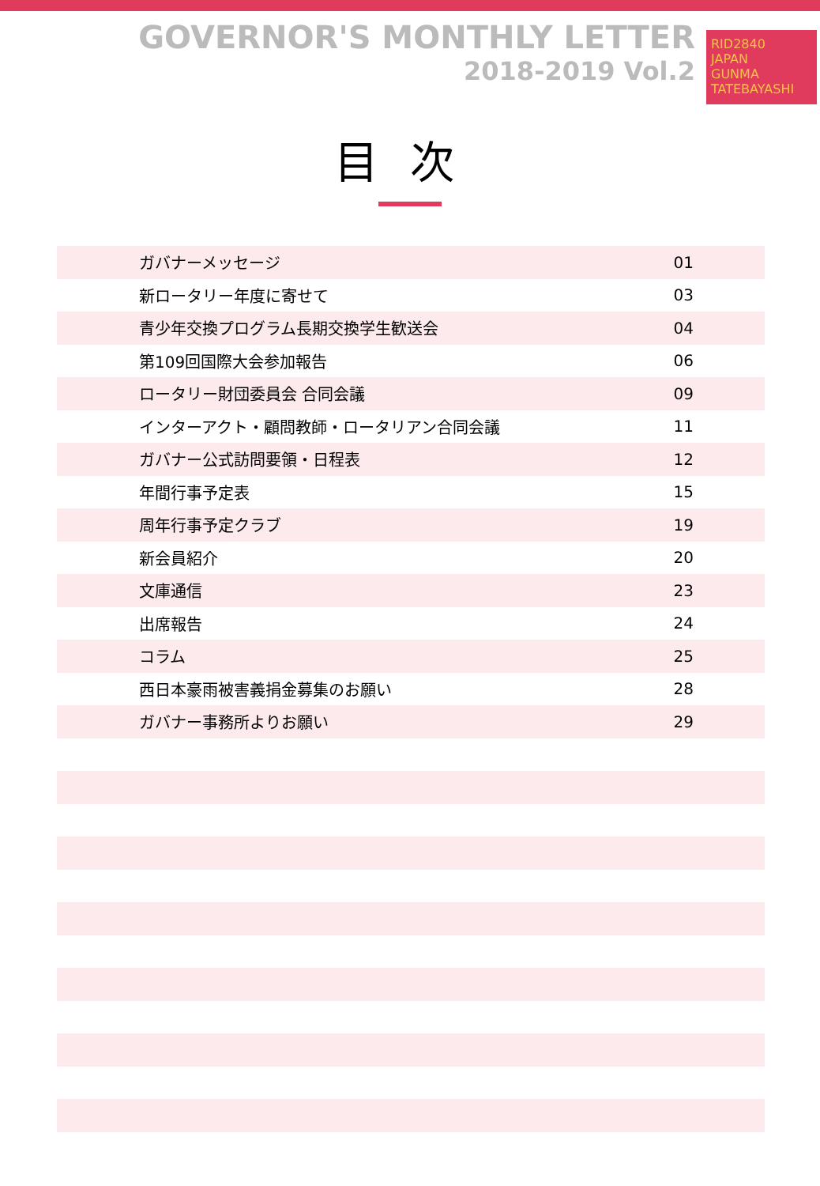GOVERNOR'S MONTHLY LETTER
2018-2019 Vol.2
RID2840
JAPAN
GUNMA TATEBAYASHI
目次
| ガバナーメッセージ | 01 |
| 新ロータリー年度に寄せて | 03 |
| 青少年交換プログラム長期交換学生歓送会 | 04 |
| 第109回国際大会参加報告 | 06 |
| ロータリー財団委員会 合同会議 | 09 |
| インターアクト・顧問教師・ロータリアン合同会議 | 11 |
| ガバナー公式訪問要領・日程表 | 12 |
| 年間行事予定表 | 15 |
| 周年行事予定クラブ | 19 |
| 新会員紹介 | 20 |
| 文庫通信 | 23 |
| 出席報告 | 24 |
| コラム | 25 |
| 西日本豪雨被害義捐金募集のお願い | 28 |
| ガバナー事務所よりお願い | 29 |